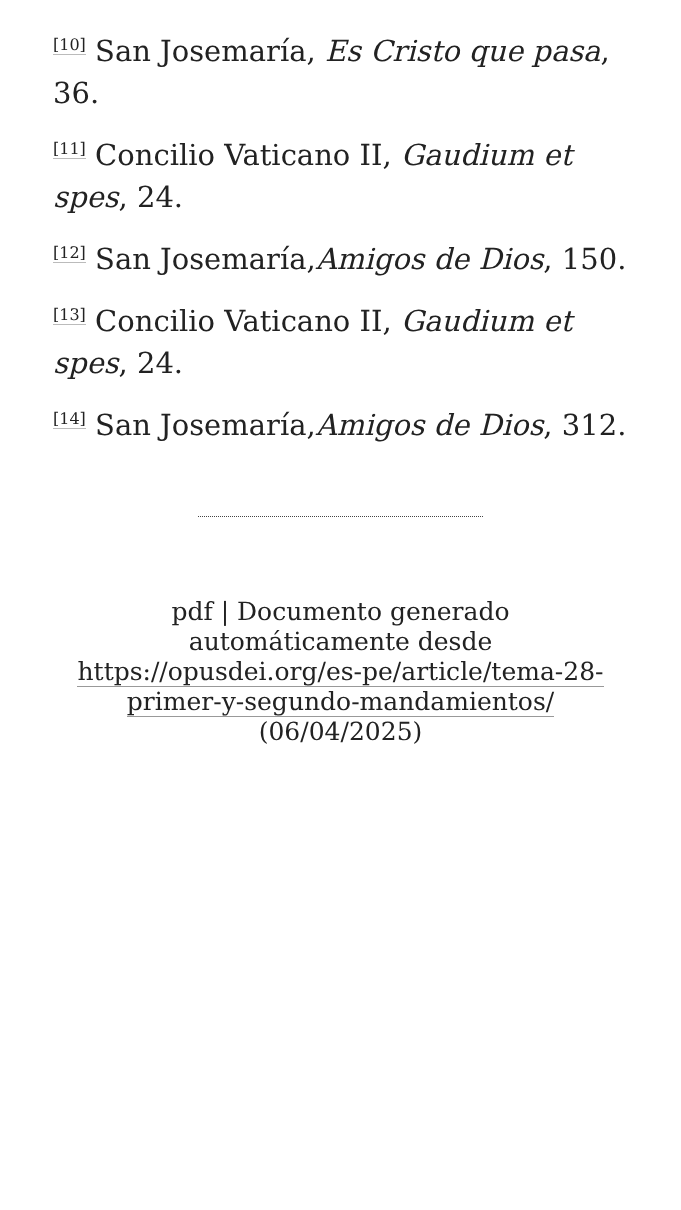<sup>[10]</sup> San Josemaría, Es Cristo que pasa, 36.
<sup>[11]</sup> Concilio Vaticano II, Gaudium et spes, 24.
<sup>[12]</sup> San Josemaría,Amigos de Dios, 150.
<sup>[13]</sup> Concilio Vaticano II, Gaudium et spes, 24.
<sup>[14]</sup> San Josemaría,Amigos de Dios, 312.
pdf | Documento generado automáticamente desde https://opusdei.org/es-pe/article/tema-28-primer-y-segundo-mandamientos/ (06/04/2025)